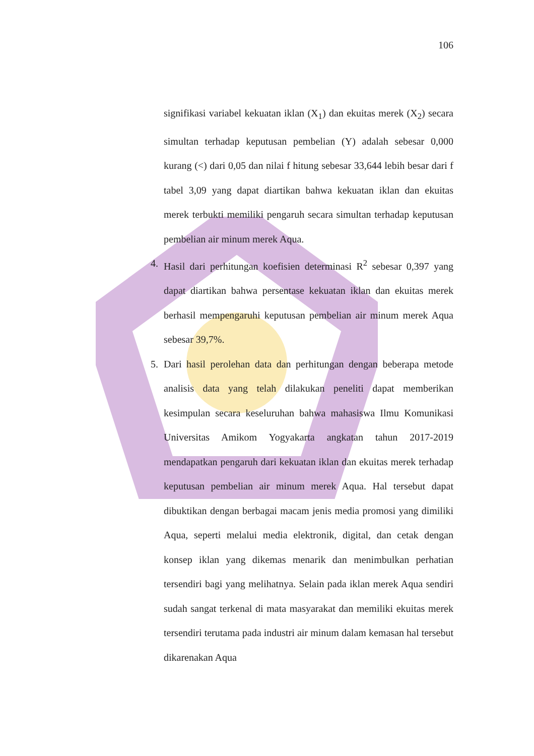106
signifikasi variabel kekuatan iklan (X<sub>1</sub>) dan ekuitas merek (X<sub>2</sub>) secara simultan terhadap keputusan pembelian (Y) adalah sebesar 0,000 kurang (<) dari 0,05 dan nilai f hitung sebesar 33,644 lebih besar dari f tabel 3,09 yang dapat diartikan bahwa kekuatan iklan dan ekuitas merek terbukti memiliki pengaruh secara simultan terhadap keputusan pembelian air minum merek Aqua.
4. Hasil dari perhitungan koefisien determinasi R<sup>2</sup> sebesar 0,397 yang dapat diartikan bahwa persentase kekuatan iklan dan ekuitas merek berhasil mempengaruhi keputusan pembelian air minum merek Aqua sebesar 39,7%.
5. Dari hasil perolehan data dan perhitungan dengan beberapa metode analisis data yang telah dilakukan peneliti dapat memberikan kesimpulan secara keseluruhan bahwa mahasiswa Ilmu Komunikasi Universitas Amikom Yogyakarta angkatan tahun 2017-2019 mendapatkan pengaruh dari kekuatan iklan dan ekuitas merek terhadap keputusan pembelian air minum merek Aqua. Hal tersebut dapat dibuktikan dengan berbagai macam jenis media promosi yang dimiliki Aqua, seperti melalui media elektronik, digital, dan cetak dengan konsep iklan yang dikemas menarik dan menimbulkan perhatian tersendiri bagi yang melihatnya. Selain pada iklan merek Aqua sendiri sudah sangat terkenal di mata masyarakat dan memiliki ekuitas merek tersendiri terutama pada industri air minum dalam kemasan hal tersebut dikarenakan Aqua